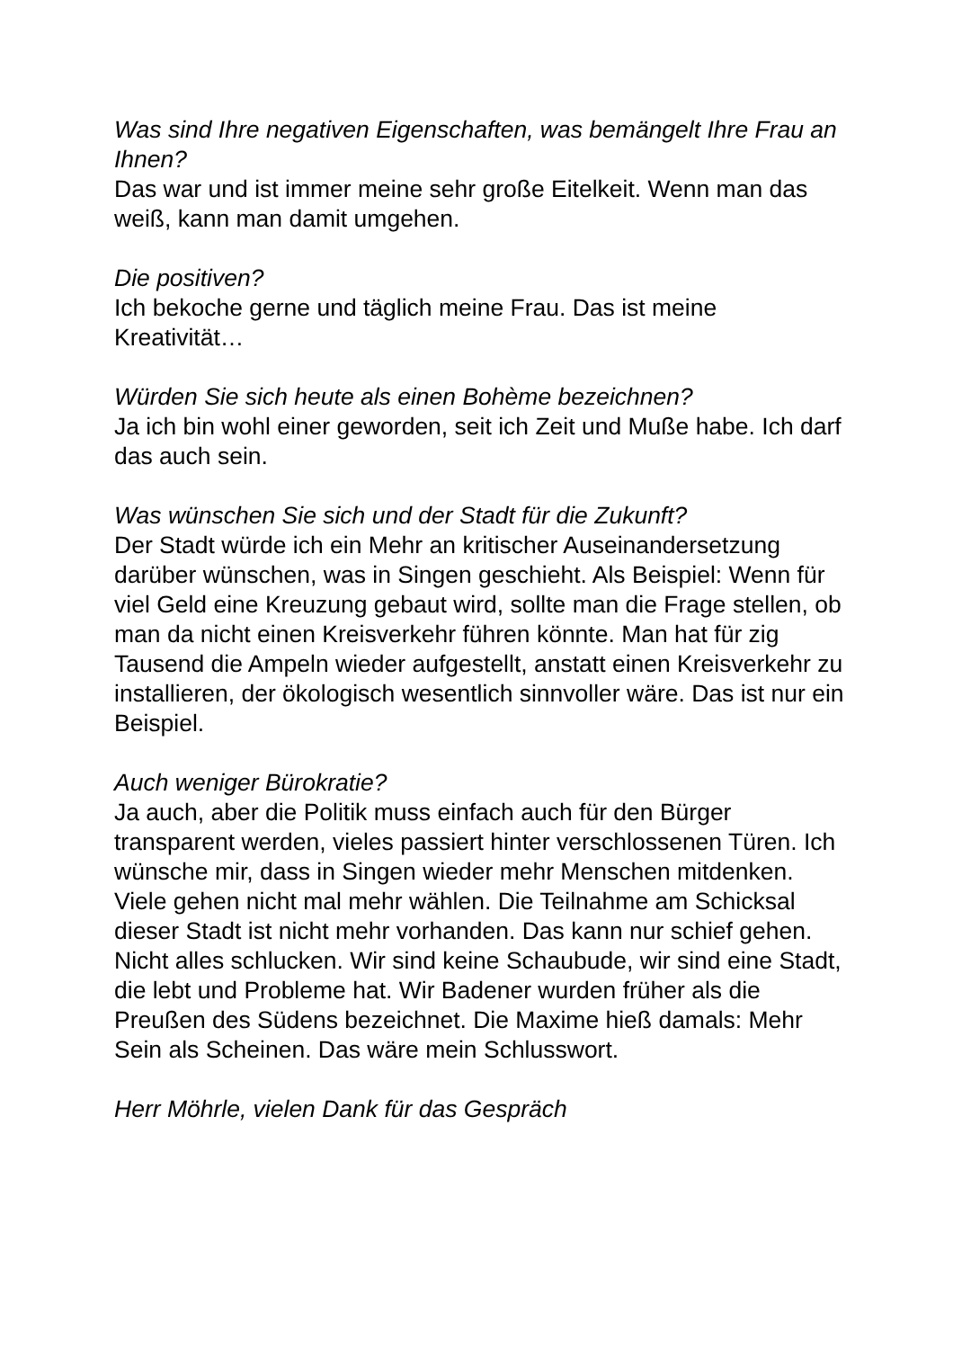Was sind Ihre negativen Eigenschaften, was bemängelt Ihre Frau an Ihnen?
Das war und ist immer meine sehr große Eitelkeit. Wenn man das weiß, kann man damit umgehen.
Die positiven?
Ich bekoche gerne und täglich meine Frau. Das ist meine Kreativität…
Würden Sie sich heute als einen Bohème bezeichnen?
Ja ich bin wohl einer geworden, seit ich Zeit und Muße habe. Ich darf das auch sein.
Was wünschen Sie sich und der Stadt für die Zukunft?
Der Stadt würde ich ein Mehr an kritischer Auseinandersetzung darüber wünschen, was in Singen geschieht. Als Beispiel: Wenn für viel Geld eine Kreuzung gebaut wird, sollte man die Frage stellen, ob man da nicht einen Kreisverkehr führen könnte. Man hat für zig Tausend die Ampeln wieder aufgestellt, anstatt einen Kreisverkehr zu installieren, der ökologisch wesentlich sinnvoller wäre. Das ist nur ein Beispiel.
Auch weniger Bürokratie?
Ja auch, aber die Politik muss einfach auch für den Bürger transparent werden, vieles passiert hinter verschlossenen Türen. Ich wünsche mir, dass in Singen wieder mehr Menschen mitdenken. Viele gehen nicht mal mehr wählen. Die Teilnahme am Schicksal dieser Stadt ist nicht mehr vorhanden. Das kann nur schief gehen. Nicht alles schlucken. Wir sind keine Schaubude, wir sind eine Stadt, die lebt und Probleme hat. Wir Badener wurden früher als die Preußen des Südens bezeichnet. Die Maxime hieß damals: Mehr Sein als Scheinen. Das wäre mein Schlusswort.
Herr Möhrle, vielen Dank für das Gespräch